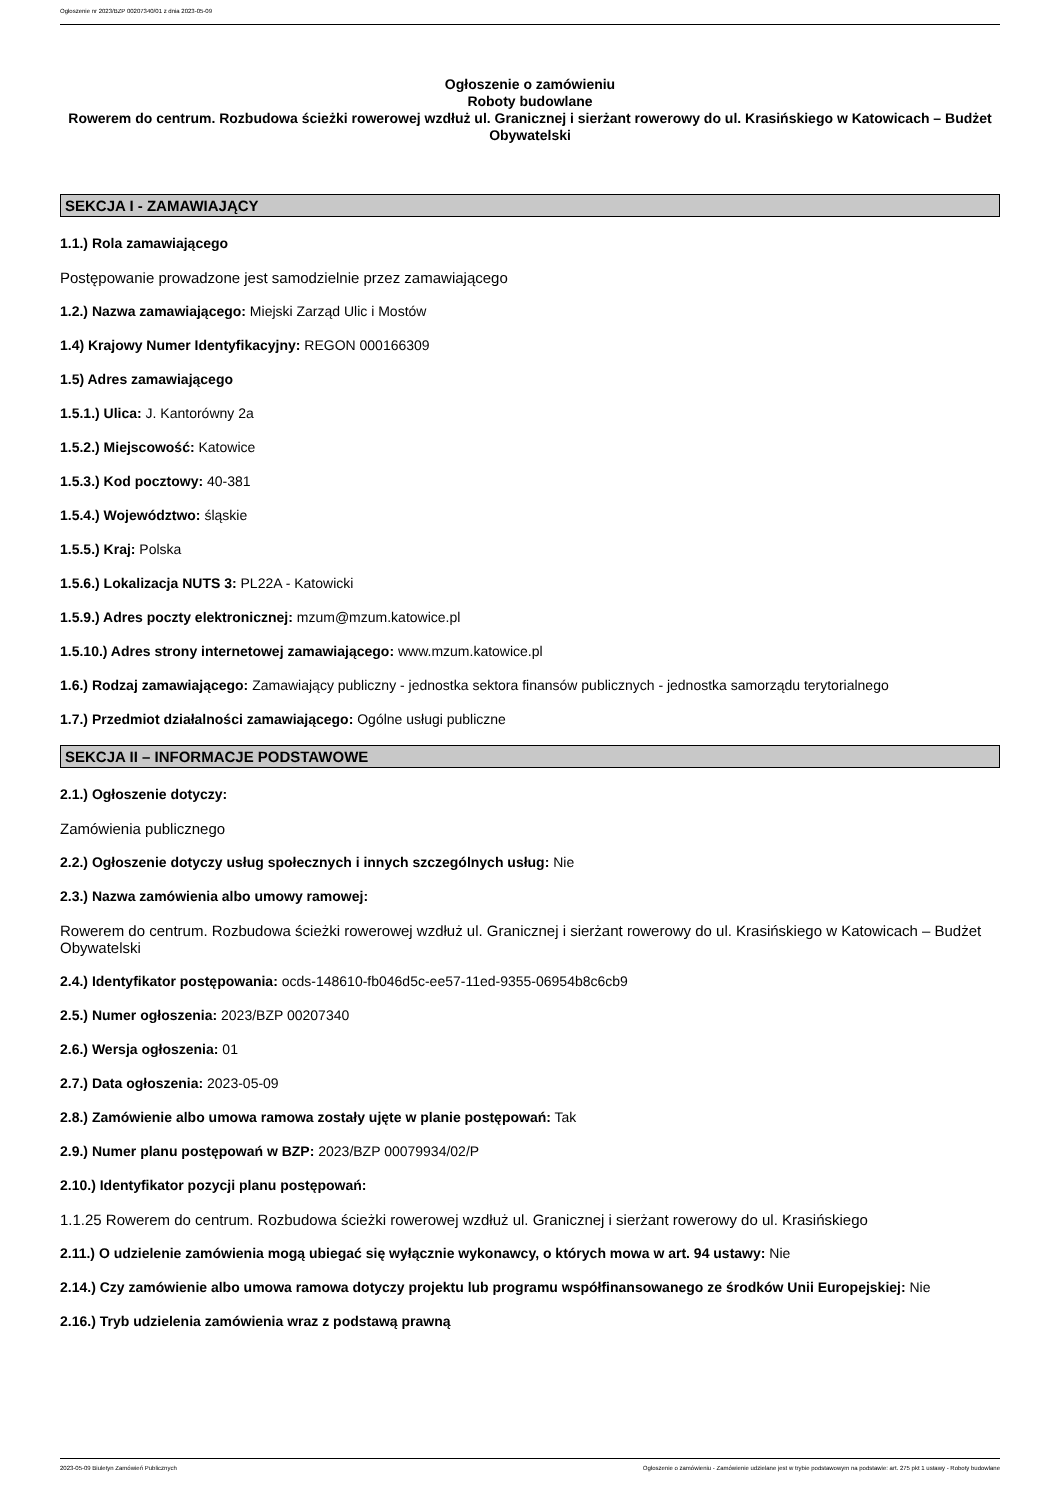Ogłoszenie nr 2023/BZP 00207340/01 z dnia 2023-05-09
Ogłoszenie o zamówieniu
Roboty budowlane
Rowerem do centrum. Rozbudowa ścieżki rowerowej wzdłuż ul. Granicznej i sierżant rowerowy do ul. Krasińskiego w Katowicach – Budżet Obywatelski
SEKCJA I - ZAMAWIAJĄCY
1.1.) Rola zamawiającego
Postępowanie prowadzone jest samodzielnie przez zamawiającego
1.2.) Nazwa zamawiającego: Miejski Zarząd Ulic i Mostów
1.4) Krajowy Numer Identyfikacyjny: REGON 000166309
1.5) Adres zamawiającego
1.5.1.) Ulica: J. Kantorówny 2a
1.5.2.) Miejscowość: Katowice
1.5.3.) Kod pocztowy: 40-381
1.5.4.) Województwo: śląskie
1.5.5.) Kraj: Polska
1.5.6.) Lokalizacja NUTS 3: PL22A - Katowicki
1.5.9.) Adres poczty elektronicznej: mzum@mzum.katowice.pl
1.5.10.) Adres strony internetowej zamawiającego: www.mzum.katowice.pl
1.6.) Rodzaj zamawiającego: Zamawiający publiczny - jednostka sektora finansów publicznych - jednostka samorządu terytorialnego
1.7.) Przedmiot działalności zamawiającego: Ogólne usługi publiczne
SEKCJA II – INFORMACJE PODSTAWOWE
2.1.) Ogłoszenie dotyczy:
Zamówienia publicznego
2.2.) Ogłoszenie dotyczy usług społecznych i innych szczególnych usług: Nie
2.3.) Nazwa zamówienia albo umowy ramowej:
Rowerem do centrum. Rozbudowa ścieżki rowerowej wzdłuż ul. Granicznej i sierżant rowerowy do ul. Krasińskiego w Katowicach – Budżet Obywatelski
2.4.) Identyfikator postępowania: ocds-148610-fb046d5c-ee57-11ed-9355-06954b8c6cb9
2.5.) Numer ogłoszenia: 2023/BZP 00207340
2.6.) Wersja ogłoszenia: 01
2.7.) Data ogłoszenia: 2023-05-09
2.8.) Zamówienie albo umowa ramowa zostały ujęte w planie postępowań: Tak
2.9.) Numer planu postępowań w BZP: 2023/BZP 00079934/02/P
2.10.) Identyfikator pozycji planu postępowań:
1.1.25 Rowerem do centrum. Rozbudowa ścieżki rowerowej wzdłuż ul. Granicznej i sierżant rowerowy do ul. Krasińskiego
2.11.) O udzielenie zamówienia mogą ubiegać się wyłącznie wykonawcy, o których mowa w art. 94 ustawy: Nie
2.14.) Czy zamówienie albo umowa ramowa dotyczy projektu lub programu współfinansowanego ze środków Unii Europejskiej: Nie
2.16.) Tryb udzielenia zamówienia wraz z podstawą prawną
2023-05-09 Biuletyn Zamówień Publicznych Ogłoszenie o zamówieniu - Zamówienie udzielane jest w trybie podstawowym na podstawie: art. 275 pkt 1 ustawy - Roboty budowlane